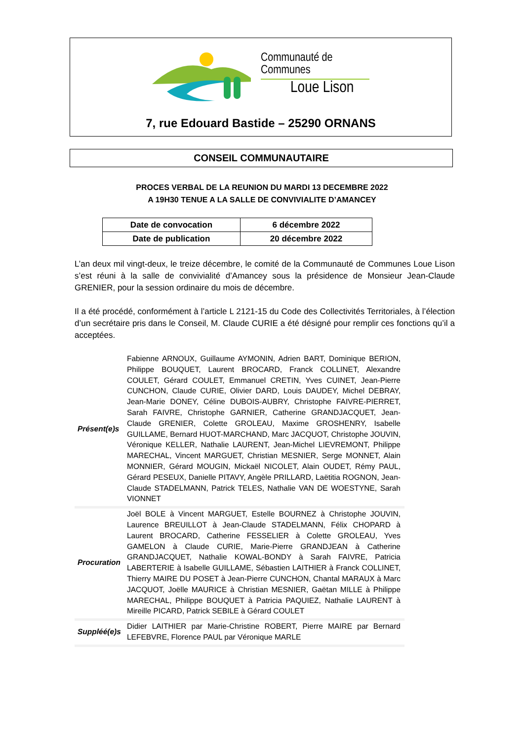Communauté de Communes
Loue Lison
7, rue Edouard Bastide – 25290 ORNANS
CONSEIL COMMUNAUTAIRE
PROCES VERBAL DE LA REUNION DU MARDI 13 DECEMBRE 2022
A 19H30 TENUE A LA SALLE DE CONVIVIALITE D’AMANCEY
| Date de convocation | 6 décembre 2022 |
| Date de publication | 20 décembre 2022 |
L’an deux mil vingt-deux, le treize décembre, le comité de la Communauté de Communes Loue Lison s’est réuni à la salle de convivialité d’Amancey sous la présidence de Monsieur Jean-Claude GRENIER, pour la session ordinaire du mois de décembre.
Il a été procédé, conformément à l’article L 2121-15 du Code des Collectivités Territoriales, à l’élection d’un secrétaire pris dans le Conseil, M. Claude CURIE a été désigné pour remplir ces fonctions qu’il a acceptées.
| Présent(e)s | Fabienne ARNOUX, Guillaume AYMONIN, Adrien BART, Dominique BERION, Philippe BOUQUET, Laurent BROCARD, Franck COLLINET, Alexandre COULET, Gérard COULET, Emmanuel CRETIN, Yves CUINET, Jean-Pierre CUNCHON, Claude CURIE, Olivier DARD, Louis DAUDEY, Michel DEBRAY, Jean-Marie DONEY, Céline DUBOIS-AUBRY, Christophe FAIVRE-PIERRET, Sarah FAIVRE, Christophe GARNIER, Catherine GRANDJACQUET, Jean-Claude GRENIER, Colette GROLEAU, Maxime GROSHENRY, Isabelle GUILLAME, Bernard HUOT-MARCHAND, Marc JACQUOT, Christophe JOUVIN, Véronique KELLER, Nathalie LAURENT, Jean-Michel LIEVREMONT, Philippe MARECHAL, Vincent MARGUET, Christian MESNIER, Serge MONNET, Alain MONNIER, Gérard MOUGIN, Mickaël NICOLET, Alain OUDET, Rémy PAUL, Gérard PESEUX, Danielle PITAVY, Angèle PRILLARD, Laëtitia ROGNON, Jean-Claude STADELMANN, Patrick TELES, Nathalie VAN DE WOESTYNE, Sarah VIONNET |
| Procuration | Joël BOLE à Vincent MARGUET, Estelle BOURNEZ à Christophe JOUVIN, Laurence BREUILLOT à Jean-Claude STADELMANN, Félix CHOPARD à Laurent BROCARD, Catherine FESSELIER à Colette GROLEAU, Yves GAMELON à Claude CURIE, Marie-Pierre GRANDJEAN à Catherine GRANDJACQUET, Nathalie KOWAL-BONDY à Sarah FAIVRE, Patricia LABERTERIE à Isabelle GUILLAME, Sébastien LAITHIER à Franck COLLINET, Thierry MAIRE DU POSET à Jean-Pierre CUNCHON, Chantal MARAUX à Marc JACQUOT, Joëlle MAURICE à Christian MESNIER, Gaëtan MILLE à Philippe MARECHAL, Philippe BOUQUET à Patricia PAQUIEZ, Nathalie LAURENT à Mireille PICARD, Patrick SEBILE à Gérard COULET |
| Suppléé(e)s | Didier LAITHIER par Marie-Christine ROBERT, Pierre MAIRE par Bernard LEFEBVRE, Florence PAUL par Véronique MARLE |